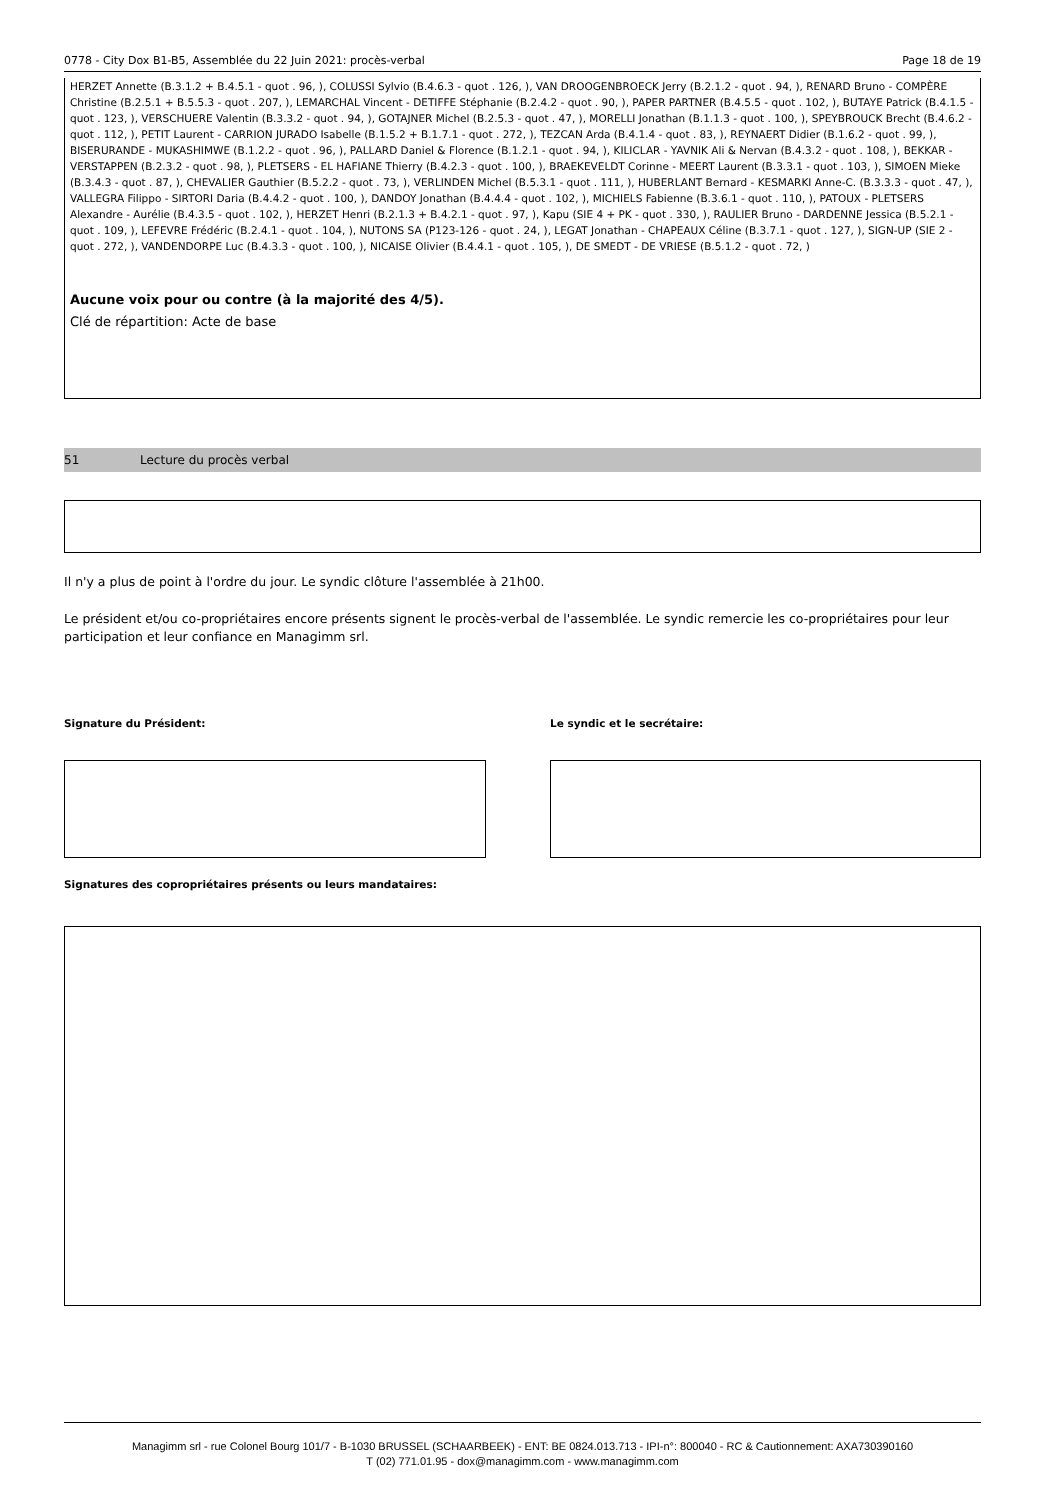0778 - City Dox B1-B5, Assemblée du 22 Juin 2021: procès-verbal Page 18 de 19
HERZET Annette (B.3.1.2 + B.4.5.1 - quot . 96, ), COLUSSI Sylvio (B.4.6.3 - quot . 126, ), VAN DROOGENBROECK Jerry (B.2.1.2 - quot . 94, ), RENARD Bruno - COMPÈRE Christine (B.2.5.1 + B.5.5.3 - quot . 207, ), LEMARCHAL Vincent - DETIFFE Stéphanie (B.2.4.2 - quot . 90, ), PAPER PARTNER (B.4.5.5 - quot . 102, ), BUTAYE Patrick (B.4.1.5 - quot . 123, ), VERSCHUERE Valentin (B.3.3.2 - quot . 94, ), GOTAJNER Michel (B.2.5.3 - quot . 47, ), MORELLI Jonathan (B.1.1.3 - quot . 100, ), SPEYBROUCK Brecht (B.4.6.2 - quot . 112, ), PETIT Laurent - CARRION JURADO Isabelle (B.1.5.2 + B.1.7.1 - quot . 272, ), TEZCAN Arda (B.4.1.4 - quot . 83, ), REYNAERT Didier (B.1.6.2 - quot . 99, ), BISERURANDE - MUKASHIMWE (B.1.2.2 - quot . 96, ), PALLARD Daniel & Florence (B.1.2.1 - quot . 94, ), KILICLAR - YAVNIK Ali & Nervan (B.4.3.2 - quot . 108, ), BEKKAR - VERSTAPPEN (B.2.3.2 - quot . 98, ), PLETSERS - EL HAFIANE Thierry (B.4.2.3 - quot . 100, ), BRAEKEVELDT Corinne - MEERT Laurent (B.3.3.1 - quot . 103, ), SIMOEN Mieke (B.3.4.3 - quot . 87, ), CHEVALIER Gauthier (B.5.2.2 - quot . 73, ), VERLINDEN Michel (B.5.3.1 - quot . 111, ), HUBERLANT Bernard - KESMARKI Anne-C. (B.3.3.3 - quot . 47, ), VALLEGRA Filippo - SIRTORI Daria (B.4.4.2 - quot . 100, ), DANDOY Jonathan (B.4.4.4 - quot . 102, ), MICHIELS Fabienne (B.3.6.1 - quot . 110, ), PATOUX - PLETSERS Alexandre - Aurélie (B.4.3.5 - quot . 102, ), HERZET Henri (B.2.1.3 + B.4.2.1 - quot . 97, ), Kapu (SIE 4 + PK - quot . 330, ), RAULIER Bruno - DARDENNE Jessica (B.5.2.1 - quot . 109, ), LEFEVRE Frédéric (B.2.4.1 - quot . 104, ), NUTONS SA (P123-126 - quot . 24, ), LEGAT Jonathan - CHAPEAUX Céline (B.3.7.1 - quot . 127, ), SIGN-UP (SIE 2 - quot . 272, ), VANDENDORPE Luc (B.4.3.3 - quot . 100, ), NICAISE Olivier (B.4.4.1 - quot . 105, ), DE SMEDT - DE VRIESE (B.5.1.2 - quot . 72, )
Aucune voix pour ou contre (à la majorité des 4/5).
Clé de répartition: Acte de base
51 Lecture du procès verbal
Il n'y a plus de point à l'ordre du jour. Le syndic clôture l'assemblée à 21h00.
Le président et/ou co-propriétaires encore présents signent le procès-verbal de l'assemblée. Le syndic remercie les co-propriétaires pour leur participation et leur confiance en Managimm srl.
Signature du Président: Le syndic et le secrétaire:
Signatures des copropriétaires présents ou leurs mandataires:
Managimm srl - rue Colonel Bourg 101/7 - B-1030 BRUSSEL (SCHAARBEEK) - ENT: BE 0824.013.713 - IPI-n°: 800040 - RC & Cautionnement: AXA730390160
T (02) 771.01.95 - dox@managimm.com - www.managimm.com